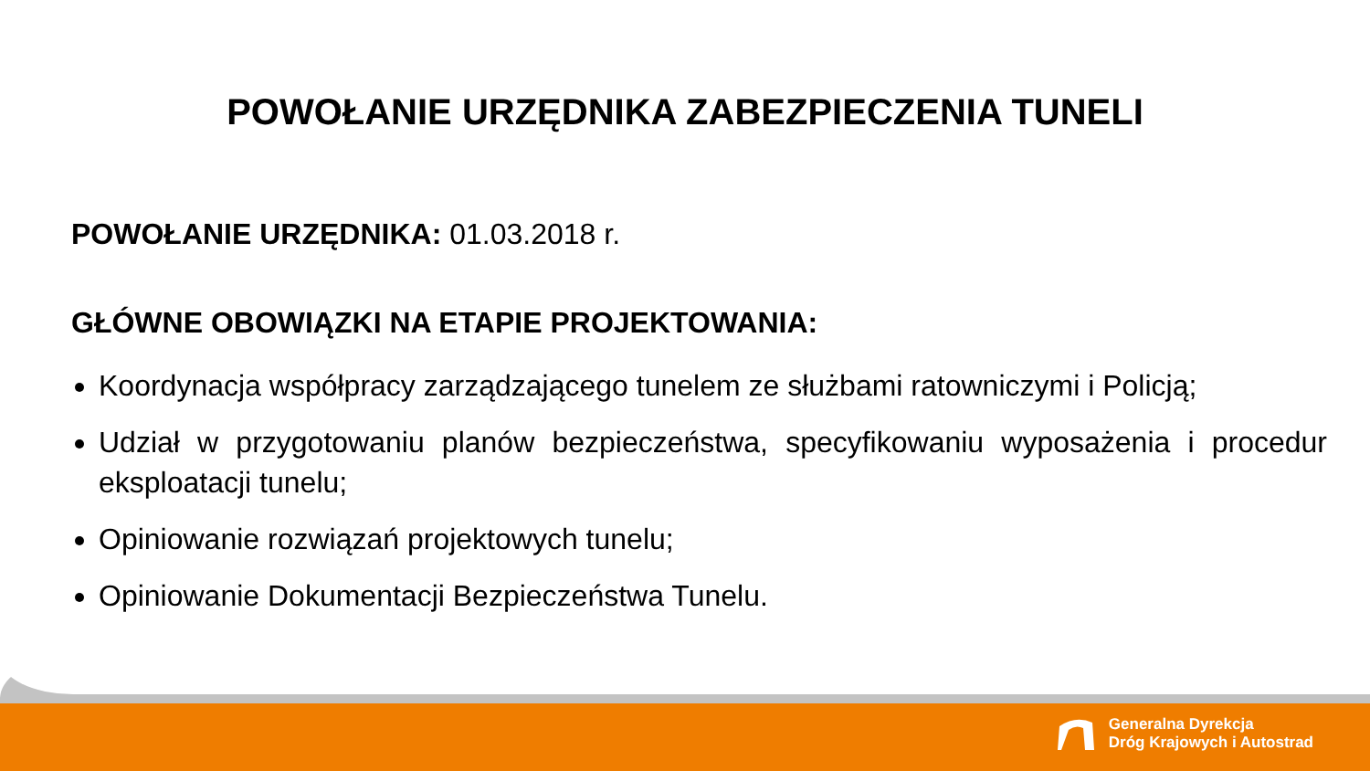POWOŁANIE URZĘDNIKA ZABEZPIECZENIA TUNELI
POWOŁANIE URZĘDNIKA: 01.03.2018 r.
GŁÓWNE OBOWIĄZKI NA ETAPIE PROJEKTOWANIA:
Koordynacja współpracy zarządzającego tunelem ze służbami ratowniczymi i Policją;
Udział w przygotowaniu planów bezpieczeństwa, specyfikowaniu wyposażenia i procedur eksploatacji tunelu;
Opiniowanie rozwiązań projektowych tunelu;
Opiniowanie Dokumentacji Bezpieczeństwa Tunelu.
Generalna Dyrekcja
Dróg Krajowych i Autostrad